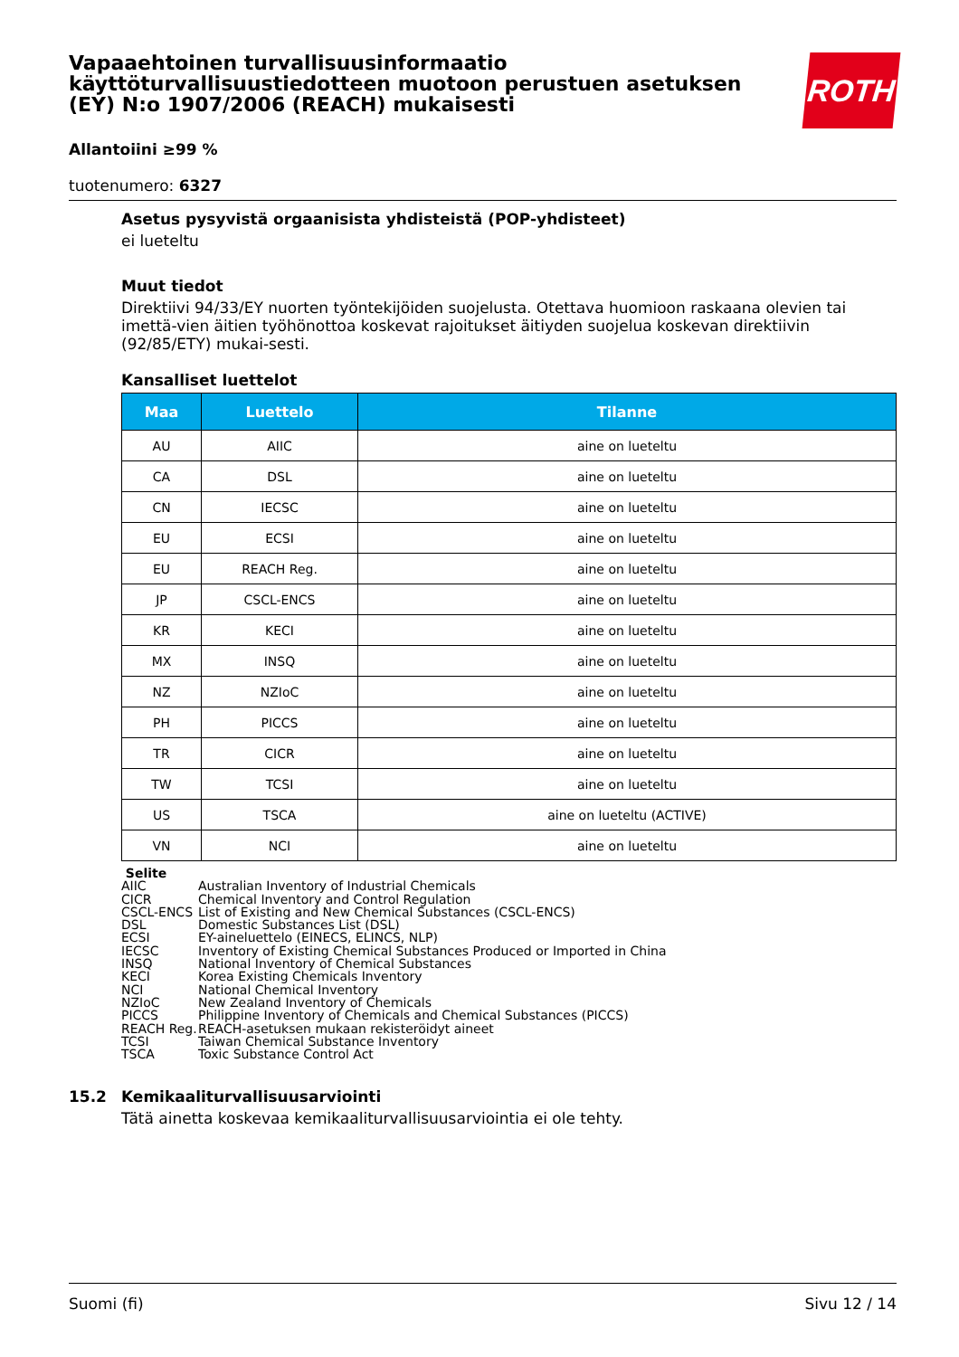ROTH
Vapaaehtoinen turvallisuusinformaatio käyttöturvallisuustiedotteen muotoon perustuen asetuksen (EY) N:o 1907/2006 (REACH) mukaisesti
Allantoiini ≥99 %
tuotenumero: 6327
Asetus pysyvistä orgaanisista yhdisteistä (POP-yhdisteet)
ei lueteltu
Muut tiedot
Direktiivi 94/33/EY nuorten työntekijöiden suojelusta. Otettava huomioon raskaana olevien tai imettä-vien äitien työhönottoa koskevat rajoitukset äitiyden suojelua koskevan direktiivin (92/85/ETY) mukai-sesti.
Kansalliset luettelot
| Maa | Luettelo | Tilanne |
| --- | --- | --- |
| AU | AIIC | aine on lueteltu |
| CA | DSL | aine on lueteltu |
| CN | IECSC | aine on lueteltu |
| EU | ECSI | aine on lueteltu |
| EU | REACH Reg. | aine on lueteltu |
| JP | CSCL-ENCS | aine on lueteltu |
| KR | KECI | aine on lueteltu |
| MX | INSQ | aine on lueteltu |
| NZ | NZIoC | aine on lueteltu |
| PH | PICCS | aine on lueteltu |
| TR | CICR | aine on lueteltu |
| TW | TCSI | aine on lueteltu |
| US | TSCA | aine on lueteltu (ACTIVE) |
| VN | NCI | aine on lueteltu |
Selite
AIIC Australian Inventory of Industrial Chemicals
CICR Chemical Inventory and Control Regulation
CSCL-ENCS List of Existing and New Chemical Substances (CSCL-ENCS)
DSL Domestic Substances List (DSL)
ECSI EY-aineluettelo (EINECS, ELINCS, NLP)
IECSC Inventory of Existing Chemical Substances Produced or Imported in China
INSQ National Inventory of Chemical Substances
KECI Korea Existing Chemicals Inventory
NCI National Chemical Inventory
NZIoC New Zealand Inventory of Chemicals
PICCS Philippine Inventory of Chemicals and Chemical Substances (PICCS)
REACH Reg. REACH-asetuksen mukaan rekisteröidyt aineet
TCSI Taiwan Chemical Substance Inventory
TSCA Toxic Substance Control Act
15.2 Kemikaaliturvallisuusarviointi
Tätä ainetta koskevaa kemikaaliturvallisuusarviointia ei ole tehty.
Suomi (fi) Sivu 12 / 14